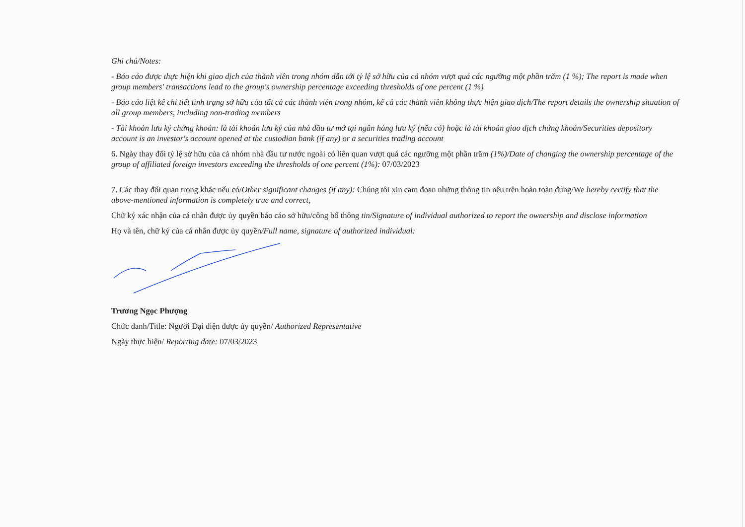Ghi chú/Notes:
- Báo cáo được thực hiện khi giao dịch của thành viên trong nhóm dẫn tới tỷ lệ sở hữu của cả nhóm vượt quá các ngưỡng một phần trăm (1 %); The report is made when group members' transactions lead to the group's ownership percentage exceeding thresholds of one percent (1 %)
- Báo cáo liệt kê chi tiết tình trạng sở hữu của tất cả các thành viên trong nhóm, kể cả các thành viên không thực hiện giao dịch/The report details the ownership situation of all group members, including non-trading members
- Tài khoản lưu ký chứng khoán: là tài khoản lưu ký của nhà đầu tư mở tại ngân hàng lưu ký (nếu có) hoặc là tài khoản giao dịch chứng khoán/Securities depository account is an investor's account opened at the custodian bank (if any) or a securities trading account
6. Ngày thay đổi tỷ lệ sở hữu của cả nhóm nhà đầu tư nước ngoài có liên quan vượt quá các ngưỡng một phần trăm (1%)/Date of changing the ownership percentage of the group of affiliated foreign investors exceeding the thresholds of one percent (1%): 07/03/2023
7. Các thay đổi quan trọng khác nếu có/Other significant changes (if any): Chúng tôi xin cam đoan những thông tin nêu trên hoàn toàn đúng/We hereby certify that the above-mentioned information is completely true and correct,
Chữ ký xác nhận của cá nhân được ủy quyền báo cáo sở hữu/công bố thông tin/Signature of individual authorized to report the ownership and disclose information
Họ và tên, chữ ký của cá nhân được ủy quyền/Full name, signature of authorized individual:
Trương Ngọc Phượng
Chức danh/Title: Người Đại diện được ủy quyền/ Authorized Representative
Ngày thực hiện/ Reporting date: 07/03/2023